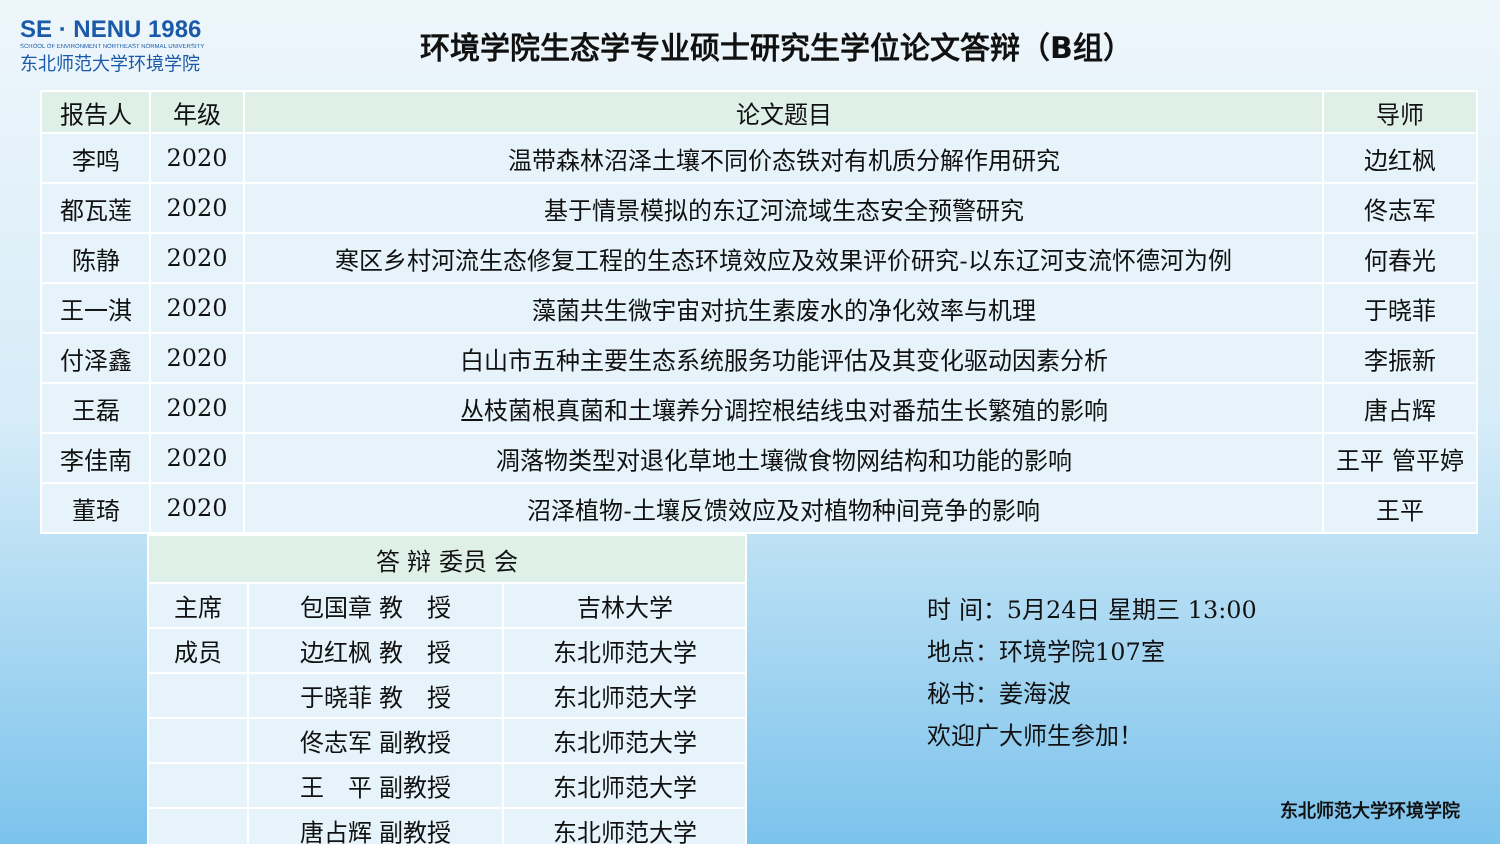SE · NENU 1986
SCHOOL OF ENVIRONMENT NORTHEAST NORMAL UNIVERSITY
东北师范大学环境学院
环境学院生态学专业硕士研究生学位论文答辩（B组）
| 报告人 | 年级 | 论文题目 | 导师 |
| --- | --- | --- | --- |
| 李鸣 | 2020 | 温带森林沼泽土壤不同价态铁对有机质分解作用研究 | 边红枫 |
| 都瓦莲 | 2020 | 基于情景模拟的东辽河流域生态安全预警研究 | 佟志军 |
| 陈静 | 2020 | 寒区乡村河流生态修复工程的生态环境效应及效果评价研究-以东辽河支流怀德河为例 | 何春光 |
| 王一淇 | 2020 | 藻菌共生微宇宙对抗生素废水的净化效率与机理 | 于晓菲 |
| 付泽鑫 | 2020 | 白山市五种主要生态系统服务功能评估及其变化驱动因素分析 | 李振新 |
| 王磊 | 2020 | 丛枝菌根真菌和土壤养分调控根结线虫对番茄生长繁殖的影响 | 唐占辉 |
| 李佳南 | 2020 | 凋落物类型对退化草地土壤微食物网结构和功能的影响 | 王平 管平婷 |
| 董琦 | 2020 | 沼泽植物-土壤反馈效应及对植物种间竞争的影响 | 王平 |
| 答 辩 委员 会 | | |
| --- | --- | --- |
| 主席 | 包国章 教 授 | 吉林大学 |
| 成员 | 边红枫 教 授 | 东北师范大学 |
| | 于晓菲 教 授 | 东北师范大学 |
| | 佟志军 副教授 | 东北师范大学 |
| | 王 平 副教授 | 东北师范大学 |
| | 唐占辉 副教授 | 东北师范大学 |
时 间：5月24日 星期三 13:00
地点：环境学院107室
秘书：姜海波
欢迎广大师生参加！
东北师范大学环境学院